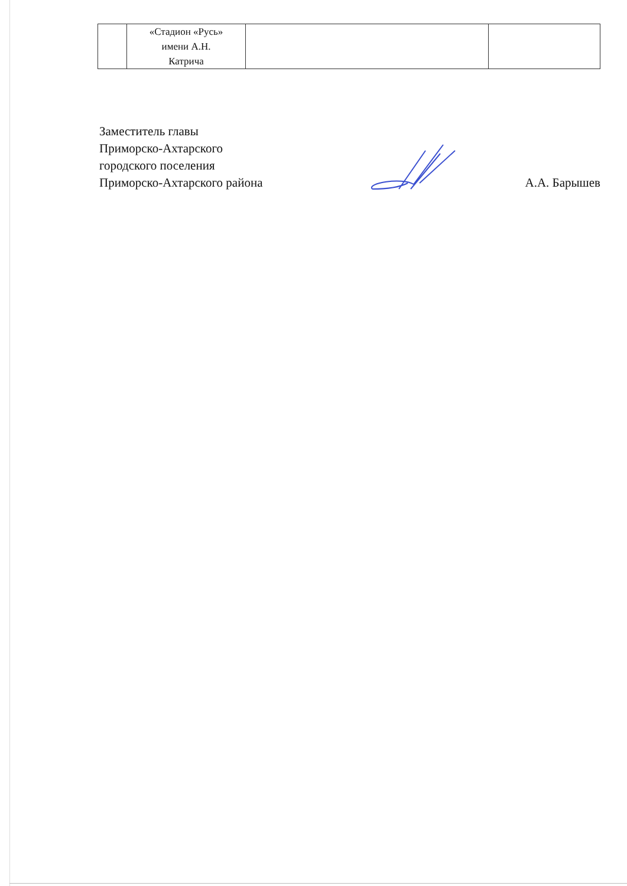| | «Стадион «Русь» имени А.Н. Катрича | | |
Заместитель главы
Приморско-Ахтарского
городского поселения
Приморско-Ахтарского района
А.А. Барышев